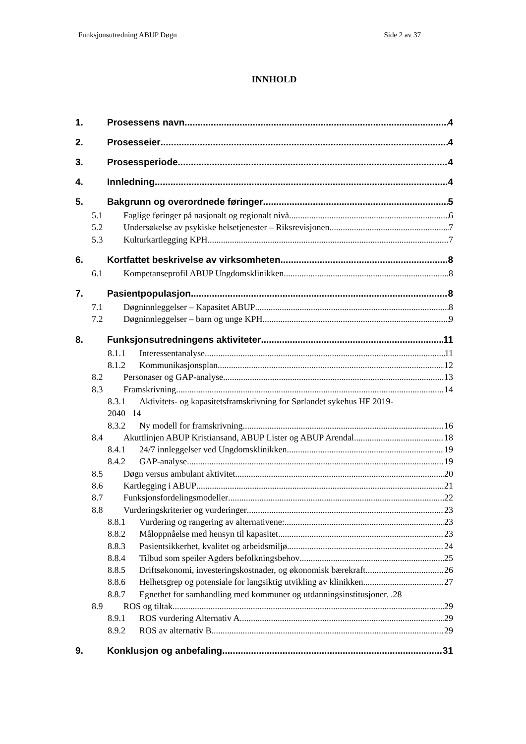Funksjonsutredning ABUP Døgn Side 2 av 37
INNHOLD
1. Prosessens navn 4
2. Prosesseier 4
3. Prosessperiode 4
4. Innledning 4
5. Bakgrunn og overordnede føringer 5
5.1 Faglige føringer på nasjonalt og regionalt nivå 6
5.2 Undersøkelse av psykiske helsetjenester – Riksrevisjonen 7
5.3 Kulturkartlegging KPH 7
6. Kortfattet beskrivelse av virksomheten 8
6.1 Kompetanseprofil ABUP Ungdomsklinikken 8
7. Pasientpopulasjon 8
7.1 Døgninnleggelser – Kapasitet ABUP 8
7.2 Døgninnleggelser – barn og unge KPH 9
8. Funksjonsutredningens aktiviteter 11
8.1.1 Interessentanalyse 11
8.1.2 Kommunikasjonsplan 12
8.2 Personaser og GAP-analyse 13
8.3 Framskrivning 14
8.3.1 Aktivitets- og kapasitetsframskrivning for Sørlandet sykehus HF 2019-
2040 14
8.3.2 Ny modell for framskrivning 16
8.4 Akuttlinjen ABUP Kristiansand, ABUP Lister og ABUP Arendal 18
8.4.1 24/7 innleggelser ved Ungdomsklinikken 19
8.4.2 GAP-analyse 19
8.5 Døgn versus ambulant aktivitet 20
8.6 Kartlegging i ABUP 21
8.7 Funksjonsfordelingsmodeller 22
8.8 Vurderingskriterier og vurderinger 23
8.8.1 Vurdering og rangering av alternativene: 23
8.8.2 Måloppnåelse med hensyn til kapasitet 23
8.8.3 Pasientsikkerhet, kvalitet og arbeidsmiljø 24
8.8.4 Tilbud som speiler Agders befolkningsbehov 25
8.8.5 Driftsøkonomi, investeringskostnader, og økonomisk bærekraft 26
8.8.6 Helhetsgrep og potensiale for langsiktig utvikling av klinikken 27
8.8.7 Egnethet for samhandling med kommuner og utdanningsinstitusjoner. .28
8.9 ROS og tiltak 29
8.9.1 ROS vurdering Alternativ A 29
8.9.2 ROS av alternativ B 29
9. Konklusjon og anbefaling 31